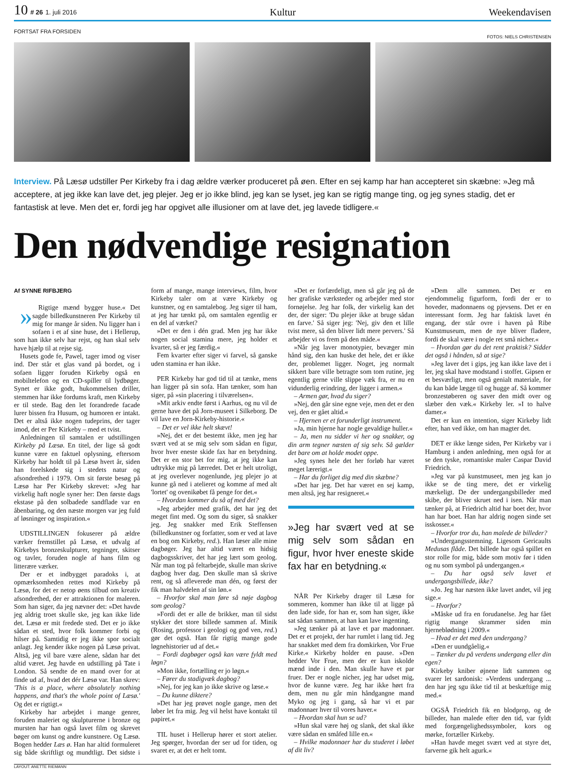10 # 26 1. juli 2016 Kultur Weekendavisen
FORTSAT FRA FORSIDEN
FOTOS: NIELS CHRISTENSEN
Interview. På Læsø udstiller Per Kirkeby fra i dag ældre værker produceret på øen. Efter en sej kamp har han accepteret sin skæbne: »Jeg må acceptere, at jeg ikke kan lave det, jeg plejer. Jeg er jo ikke blind, jeg kan se lyset, jeg kan se rigtig mange ting, og jeg synes stadig, det er fantastisk at leve. Men det er, fordi jeg har opgivet alle illusioner om at lave det, jeg lavede tidligere.«
Den nødvendige resignation
Af SYNNE RIFBJERG
» Rigtige mænd bygger huse.« Det sagde billedkunstneren Per Kirkeby til mig for mange år siden. Nu ligger han i sofaen i et af sine huse, det i Hellerup, som han ikke selv har rejst, og han skal selv have hjælp til at rejse sig.
Husets gode fe, Pawel, tager imod og viser ind. Der står et glas vand på bordet, og i sofaen ligger foruden Kirkeby også en mobiltelefon og en CD-spiller til lydbøger. Synet er ikke godt, hukommelsen driller, stemmen har ikke fordums kraft, men Kirkeby er til stede. Bag den let forandrede facade lurer bissen fra Husum, og humoren er intakt. Det er altså ikke nogen tudeprins, der tager imod, det er Per Kirkeby – med et tvist.
Anledningen til samtalen er udstillingen Kirkeby på Læsø. En titel, der lige så godt kunne være en faktuel oplysning, eftersom Kirkeby har holdt til på Læsø hvert år, siden han forelskede sig i stedets natur og afsondrethed i 1979. Om sit første besøg på Læsø har Per Kirkeby skrevet: »Jeg har virkelig haft nogle syner her: Den første dags ekstase på den solbadede sandflade var en åbenbaring, og den næste morgen var jeg fuld af løsninger og inspiration.«
UDSTILLINGEN fokuserer på ældre værker fremstillet på Læsø, et udvalg af Kirkebys bronzeskulpturer, tegninger, skitser og tavler, foruden nogle af hans film og litterære værker.
Der er et indbygget paradoks i, at opmærksomheden rettes mod Kirkeby på Læsø, for det er netop øens tilbud om kreativ afsondrethed, der er attraktionen for maleren. Som han siger, da jeg nævner det: »Det havde jeg aldrig troet skulle ske, jeg kan ikke lide det. Læsø er mit fredede sted. Det er jo ikke sådan et sted, hvor folk kommer forbi og hilser på. Samtidig er jeg ikke spor socialt anlagt. Jeg kender ikke nogen på Læsø privat. Altså, jeg vil bare være alene, sådan har det altid været. Jeg havde en udstilling på Tate i London. Så sendte de en mand over for at finde ud af, hvad det dér Læsø var. Han skrev: 'This is a place, where absolutely nothing happens, and that's the whole point of Læsø.' Og det er rigtigt.«
Kirkeby har arbejdet i mange genrer, foruden maleriet og skulpturerne i bronze og mursten har han også lavet film og skrevet bøger om kunst og andre kunstnere. Og Læsø. Bogen hedder Læs ø. Han har altid formuleret sig både skriftligt og mundtligt. Det sidste i form af mange, mange interviews, film, hvor Kirkeby taler om at være Kirkeby og kunstner, og en samtalebog. Jeg siger til ham, at jeg har tænkt på, om samtalen egentlig er en del af værket?
»Det er den i dén grad. Men jeg har ikke nogen social stamina mere, jeg holder et kvarter, så er jeg færdig.«
Fem kvarter efter siger vi farvel, så ganske uden stamina er han ikke.
PER Kirkeby har god tid til at tænke, mens han ligger på sin sofa. Han tænker, som han siger, på »sin placering i tilværelsen«.
»Mit arkiv endte først i Aarhus, og nu vil de gerne have det på Jorn-museet i Silkeborg. De vil lave en Jorn-Kirkeby-historie.«
– Det er vel ikke helt skævt!
»Nej, det er det bestemt ikke, men jeg har svært ved at se mig selv som sådan en figur, hvor hver eneste skide fax har en betydning. Det er en stor bet for mig, at jeg ikke kan udtrykke mig på lærredet. Det er helt utroligt, at jeg overlever nogenlunde, jeg plejer jo at kunne gå ned i atelieret og komme af med alt 'lortet' og ovenikøbet få penge for det.«
– Hvordan kommer du så af med det?
»Jeg arbejder med grafik, det har jeg det meget fint med. Og som du siger, så snakker jeg. Jeg snakker med Erik Steffensen (billedkunstner og forfatter, som er ved at lave en bog om Kirkeby, red.). Han læser alle mine dagbøger. Jeg har altid været en hidsig dagbogsskriver, det har jeg lært som geolog. Når man tog på feltarbejde, skulle man skrive dagbog hver dag. Den skulle man så skrive rent, og så afleverede man dén, og først der fik man halvdelen af sin løn.«
– Hvorfor skal man føre så nøje dagbog som geolog?
»Fordi det er alle de brikker, man til sidst stykker det store billede sammen af. Minik (Rosing, professor i geologi og god ven, red.) gør det også. Han får rigtig mange gode løgnehistorier ud af det.«
– Fordi dagbøger også kan være fyldt med løgn?
»Mon ikke, fortælling er jo løgn.«
– Fører du stadigvæk dagbog?
»Nej, for jeg kan jo ikke skrive og læse.«
– Du kunne diktere?
»Det har jeg prøvet nogle gange, men det løber let fra mig. Jeg vil helst have kontakt til papiret.«
TIL huset i Hellerup hører et stort atelier. Jeg spørger, hvordan der ser ud for tiden, og svaret er, at det er helt tomt.
»Det er forfærdeligt, men så går jeg på de her grafiske værksteder og arbejder med stor fornøjelse. Jeg har folk, der virkelig kan det der, der siger: 'Du plejer ikke at bruge sådan en farve.' Så siger jeg: 'Nej, giv den et lille tvist mere, så den bliver lidt mere pervers.' Så arbejder vi os frem på den måde.«
»Når jeg laver monotypier, bevæger min hånd sig, den kan huske det hele, det er ikke der, problemet ligger. Noget, jeg normalt sikkert bare ville betragte som tom rutine, jeg egentlig gerne ville slippe væk fra, er nu en vidunderlig erindring, der ligger i armen.«
– Armen gør, hvad du siger?
»Nej, den går sine egne veje, men det er den vej, den er gået altid.«
– Hjernen er et forunderligt instrument.
»Ja, min hjerne har nogle gevaldige huller.«
– Ja, men nu sidder vi her og snakker, og din arm tegner næsten af sig selv. Så gælder det bare om at holde modet oppe.
»Jeg synes hele det her forløb har været meget lærerigt.«
– Har du forliget dig med din skæbne?
»Det har jeg. Det har været en sej kamp, men altså, jeg har resigneret.«
»Jeg har svært ved at se mig selv som sådan en figur, hvor hver eneste skide fax har en betydning.«
NÅR Per Kirkeby drager til Læsø for sommeren, kommer han ikke til at ligge på den lade side, for han er, som han siger, ikke sat sådan sammen, at han kan lave ingenting.
»Jeg tænker på at lave et par madonnaer. Det er et projekt, der har rumlet i lang tid. Jeg har snakket med dem fra domkirken, Vor Frue Kirke.« Kirkeby holder en pause. »Den hedder Vor Frue, men der er kun iskolde mænd inde i den. Man skulle have et par fruer. Der er nogle nicher, jeg har udset mig, hvor de kunne være. Jeg har ikke hørt fra dem, men nu går min håndgangne mand Myko og jeg i gang, så har vi et par madonnaer hver til vores haver.«
– Hvordan skal hun se ud?
»Hun skal være høj og slank, det skal ikke være sådan en småfed lille en.«
– Hvilke madonnaer har du studeret i løbet af dit liv?
»Dem alle sammen. Det er en ejendommelig figurform, fordi der er to hoveder, madonnaens og pjevsens. Det er en interessant form. Jeg har faktisk lavet én engang, der står ovre i haven på Ribe Kunstmuseum, men de nye bliver fladere, fordi de skal være i nogle ret små nicher.«
– Hvordan gør du det rent praktisk? Sidder det også i hånden, så at sige?
»Jeg laver det i gips, jeg kan ikke lave det i ler, jeg skal have modstand i stoffet. Gipsen er et besværligt, men også genialt materiale, for du kan både lægge til og hugge af. Så kommer bronzestøberen og saver den midt over og slæber den væk.« Kirkeby ler. »I to halve damer.«
Det er kun en intention, siger Kirkeby lidt efter, han ved ikke, om han magter det.
DET er ikke længe siden, Per Kirkeby var i Hamburg i anden anledning, men også for at se den tyske, romantiske maler Caspar David Friedrich.
»Jeg var på kunstmuseet, men jeg kan jo ikke se de ting mere, det er virkelig mærkeligt. De der undergangsbilleder med skibe, der bliver skruet ned i isen. Når man tænker på, at Friedrich altid har boet der, hvor han har boet. Han har aldrig nogen sinde set isskosser.«
– Hvorfor tror du, han malede de billeder?
»Undergangsstemning. Ligesom Gericaults Medusas flåde. Det billede har også spillet en stor rolle for mig, både som motiv før i tiden og nu som symbol på undergangen.«
– Du har også selv lavet et undergangsbillede, ikke?
»Jo. Jeg har næsten ikke lavet andet, vil jeg sige.«
– Hvorfor?
»Måske ud fra en forudanelse. Jeg har fået rigtig mange skrammer siden min hjerneblødning i 2009.«
– Hvad er det med den undergang?
»Den er uundgåelig.«
– Tænker du på verdens undergang eller din egen?
Kirkeby kniber øjnene lidt sammen og svarer let sardonisk: »Verdens undergang ... den har jeg sgu ikke tid til at beskæftige mig med.«
OGSÅ Friedrich fik en blodprop, og de billeder, han malede efter den tid, var fyldt med forgængelighedssymboler, kors og mørke, fortæller Kirkeby.
»Han havde meget svært ved at styre det, farverne gik helt agurk.«
LAYOUT: ANETTE RIEMANN